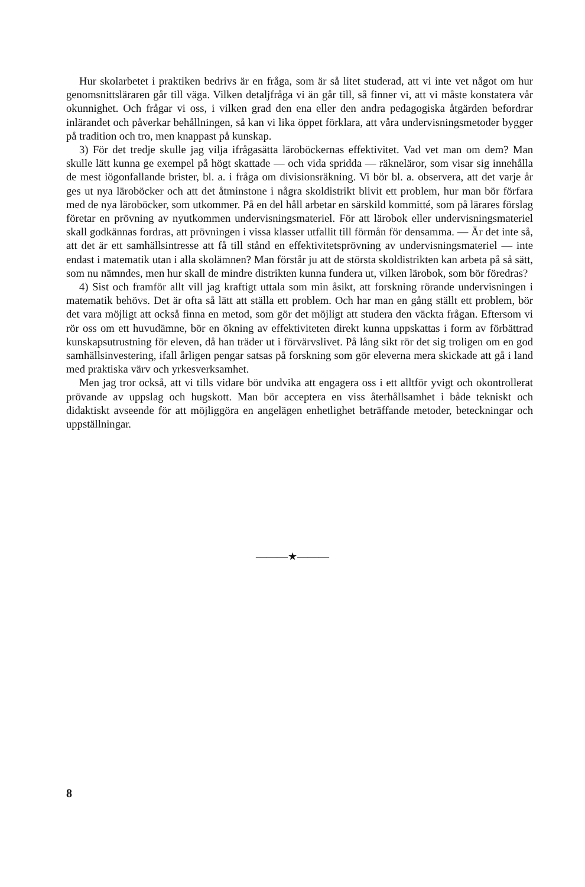Hur skolarbetet i praktiken bedrivs är en fråga, som är så litet studerad, att vi inte vet något om hur genomsnittsläraren går till väga. Vilken detaljfråga vi än går till, så finner vi, att vi måste konstatera vår okunnighet. Och frågar vi oss, i vilken grad den ena eller den andra pedagogiska åtgärden befordrar inlärandet och påverkar behållningen, så kan vi lika öppet förklara, att våra undervisningsmetoder bygger på tradition och tro, men knappast på kunskap.
3) För det tredje skulle jag vilja ifrågasätta läroböckernas effektivitet. Vad vet man om dem? Man skulle lätt kunna ge exempel på högt skattade — och vida spridda — räkneläror, som visar sig innehålla de mest iögonfallande brister, bl. a. i fråga om divisionsräkning. Vi bör bl. a. observera, att det varje år ges ut nya läroböcker och att det åtminstone i några skoldistrikt blivit ett problem, hur man bör förfara med de nya läroböcker, som utkommer. På en del håll arbetar en särskild kommitté, som på lärares förslag företar en prövning av nyutkommen undervisningsmateriel. För att lärobok eller undervisningsmateriel skall godkännas fordras, att prövningen i vissa klasser utfallit till förmån för densamma. — Är det inte så, att det är ett samhällsintresse att få till stånd en effektivitetsprövning av undervisningsmateriel — inte endast i matematik utan i alla skolämnen? Man förstår ju att de största skoldistrikten kan arbeta på så sätt, som nu nämndes, men hur skall de mindre distrikten kunna fundera ut, vilken lärobok, som bör föredras?
4) Sist och framför allt vill jag kraftigt uttala som min åsikt, att forskning rörande undervisningen i matematik behövs. Det är ofta så lätt att ställa ett problem. Och har man en gång ställt ett problem, bör det vara möjligt att också finna en metod, som gör det möjligt att studera den väckta frågan. Eftersom vi rör oss om ett huvudämne, bör en ökning av effektiviteten direkt kunna uppskattas i form av förbättrad kunskapsutrustning för eleven, då han träder ut i förvärvslivet. På lång sikt rör det sig troligen om en god samhällsinvestering, ifall årligen pengar satsas på forskning som gör eleverna mera skickade att gå i land med praktiska värv och yrkesverksamhet.
Men jag tror också, att vi tills vidare bör undvika att engagera oss i ett alltför yvigt och okontrollerat prövande av uppslag och hugskott. Man bör acceptera en viss återhållsamhet i både tekniskt och didaktiskt avseende för att möjliggöra en angelägen enhetlighet beträffande metoder, beteckningar och uppställningar.
———★———
8